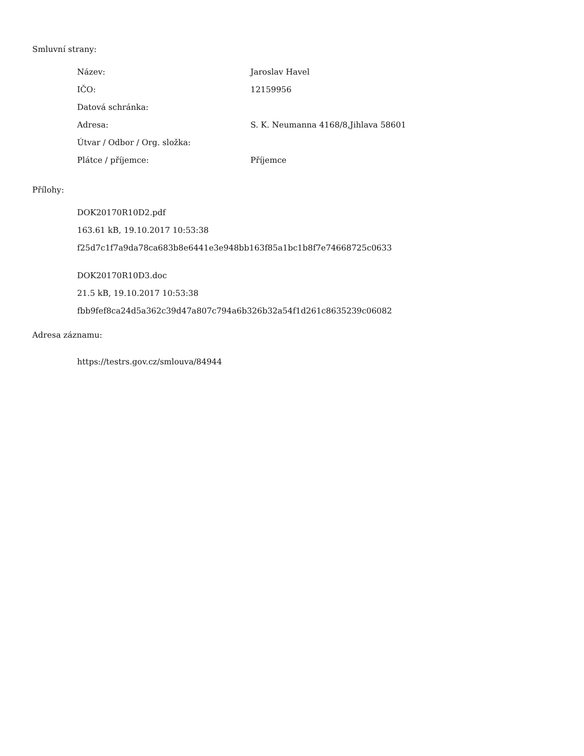Smluvní strany:
| Název: | Jaroslav Havel |
| IČO: | 12159956 |
| Datová schránka: | |
| Adresa: | S. K. Neumanna 4168/8,Jihlava 58601 |
| Útvar / Odbor / Org. složka: | |
| Plátce / příjemce: | Příjemce |
Přílohy:
DOK20170R10D2.pdf
163.61 kB, 19.10.2017 10:53:38
f25d7c1f7a9da78ca683b8e6441e3e948bb163f85a1bc1b8f7e74668725c0633
DOK20170R10D3.doc
21.5 kB, 19.10.2017 10:53:38
fbb9fef8ca24d5a362c39d47a807c794a6b326b32a54f1d261c8635239c06082
Adresa záznamu:
https://testrs.gov.cz/smlouva/84944